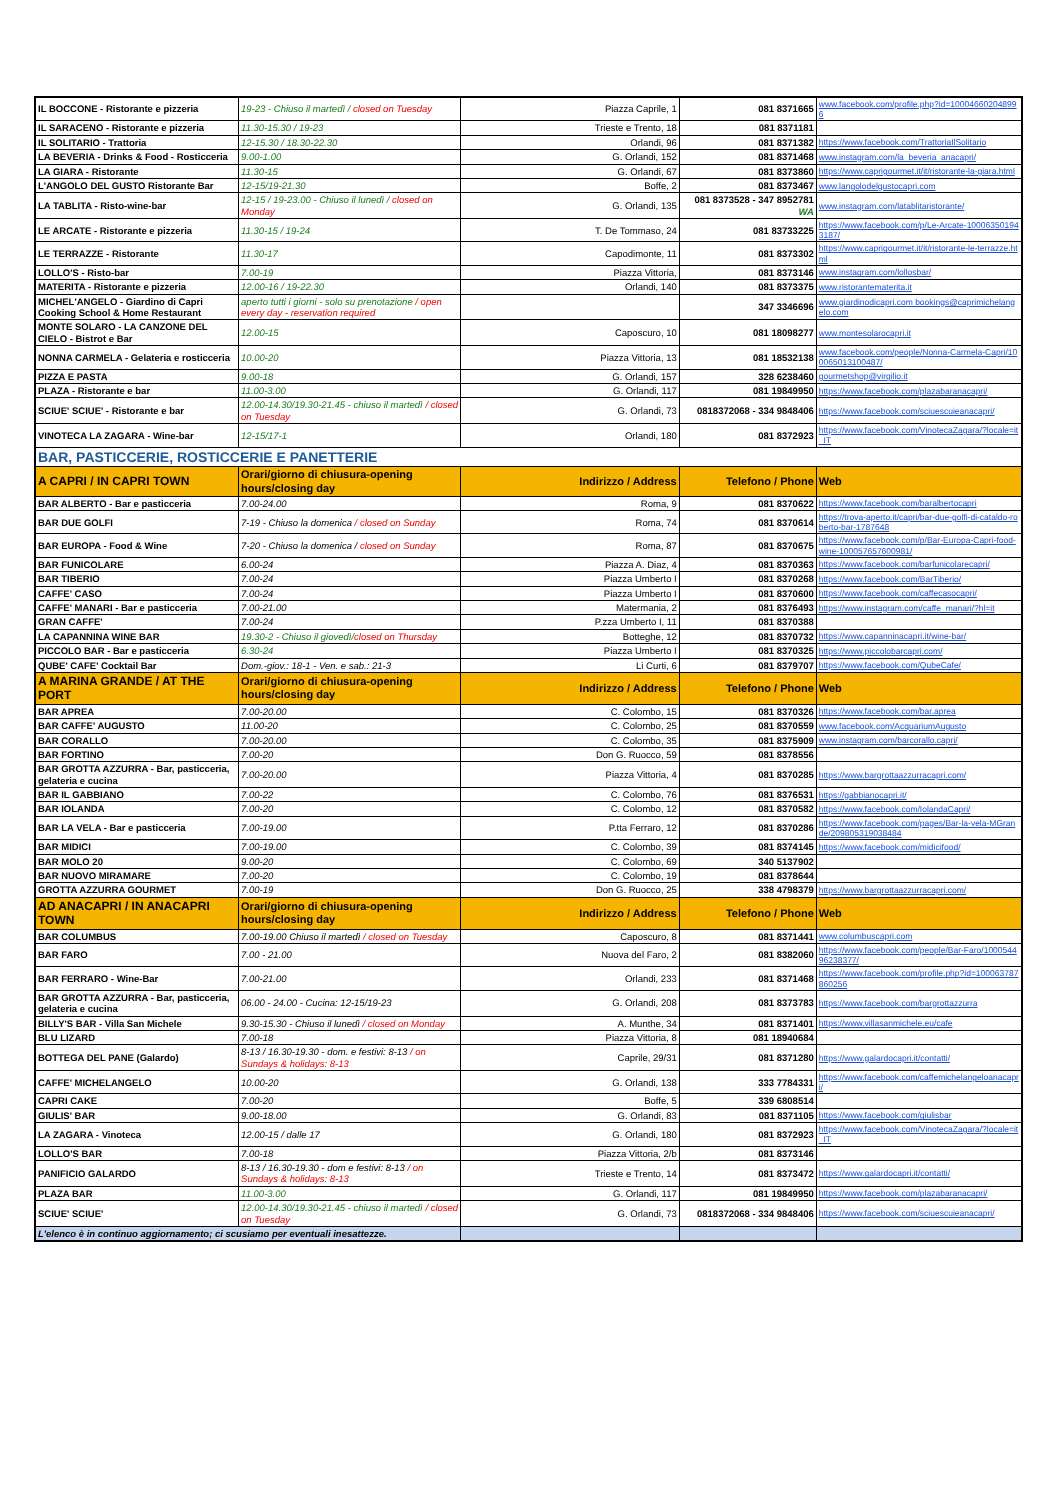| IL BOCCONE - Ristorante e pizzeria | 19-23 - Chiuso il martedì / closed on Tuesday | Piazza Caprile, 1 | 081 8371665 | www.facebook.com/profile.php?id=100046602048996 |
| IL SARACENO - Ristorante e pizzeria | 11.30-15.30 / 19-23 | Trieste e Trento, 18 | 081 8371181 | |
| IL SOLITARIO - Trattoria | 12-15.30 / 18.30-22.30 | Orlandi, 96 | 081 8371382 | https://www.facebook.com/TrattoriaIlSolitario |
| LA BEVERIA - Drinks & Food - Rosticceria | 9.00-1.00 | G. Orlandi, 152 | 081 8371468 | www.instagram.com/la_beveria_anacapri/ |
| LA GIARA - Ristorante | 11.30-15 | G. Orlandi, 67 | 081 8373860 | https://www.caprigourmet.it/it/ristorante-la-giara.html |
| L'ANGOLO DEL GUSTO Ristorante Bar | 12-15/19-21.30 | Boffe, 2 | 081 8373467 | www.langolodelgustocapri.com |
| LA TABLITA - Risto-wine-bar | 12-15 / 19-23.00 - Chiuso il lunedì / closed on Monday | G. Orlandi, 135 | 081 8373528 - 347 8952781 WA | www.instagram.com/latablitaristorante/ |
| LE ARCATE - Ristorante e pizzeria | 11.30-15 / 19-24 | T. De Tommaso, 24 | 081 83733225 | https://www.facebook.com/p/Le-Arcate-100063501943187/ |
| LE TERRAZZE - Ristorante | 11.30-17 | Capodimonte, 11 | 081 8373302 | https://www.caprigourmet.it/it/ristorante-le-terrazze.html |
| LOLLO'S - Risto-bar | 7.00-19 | Piazza Vittoria, | 081 8373146 | www.instagram.com/lollosbar/ |
| MATERITA - Ristorante e pizzeria | 12.00-16 / 19-22.30 | Orlandi, 140 | 081 8373375 | www.ristorantematerita.it |
| MICHEL'ANGELO - Giardino di Capri Cooking School & Home Restaurant | aperto tutti i giorni - solo su prenotazione / open every day - reservation required | | 347 3346696 | www.giardinodicapri.com bookings@caprimichelangelo.com |
| MONTE SOLARO - LA CANZONE DEL CIELO - Bistrot e Bar | 12.00-15 | Caposcuro, 10 | 081 18098277 | www.montesolarocapri.it |
| NONNA CARMELA - Gelateria e rosticceria | 10.00-20 | Piazza Vittoria, 13 | 081 18532138 | www.facebook.com/people/Nonna-Carmela-Capri/100065013100487/ |
| PIZZA E PASTA | 9.00-18 | G. Orlandi, 157 | 328 6238460 | gourmetshop@virgilio.it |
| PLAZA - Ristorante e bar | 11.00-3.00 | G. Orlandi, 117 | 081 19849950 | https://www.facebook.com/plazabaranacapri/ |
| SCIUE' SCIUE' - Ristorante e bar | 12.00-14.30/19.30-21.45 - chiuso il martedì / closed on Tuesday | G. Orlandi, 73 | 0818372068 - 334 9848406 | https://www.facebook.com/sciuescuieanacapri/ |
| VINOTECA LA ZAGARA - Wine-bar | 12-15/17-1 | Orlandi, 180 | 081 8372923 | https://www.facebook.com/VinotecaZagara/?locale=it_IT |
| BAR, PASTICCERIE, ROSTICCERIE E PANETTERIE | | | | |
| A CAPRI / IN CAPRI TOWN | Orari/giorno di chiusura-opening hours/closing day | Indirizzo / Address | Telefono / Phone | Web |
| BAR ALBERTO - Bar e pasticceria | 7.00-24.00 | Roma, 9 | 081 8370622 | https://www.facebook.com/baralbertocapri |
| BAR DUE GOLFI | 7-19 - Chiuso la domenica / closed on Sunday | Roma, 74 | 081 8370614 | https://trova-aperto.it/capri/bar-due-golfi-di-cataldo-roberto-bar-1787648 |
| BAR EUROPA - Food & Wine | 7-20 - Chiuso la domenica / closed on Sunday | Roma, 87 | 081 8370675 | https://www.facebook.com/p/Bar-Europa-Capri-food-wine-100057657600981/ |
| BAR FUNICOLARE | 6.00-24 | Piazza A. Diaz, 4 | 081 8370363 | https://www.facebook.com/barfunicolarecapri/ |
| BAR TIBERIO | 7.00-24 | Piazza Umberto I | 081 8370268 | https://www.facebook.com/BarTiberio/ |
| CAFFE' CASO | 7.00-24 | Piazza Umberto I | 081 8370600 | https://www.facebook.com/caffecasocapri/ |
| CAFFE' MANARI - Bar e pasticceria | 7.00-21.00 | Matermania, 2 | 081 8376493 | https://www.instagram.com/caffe_manari/?hl=it |
| GRAN CAFFE' | 7.00-24 | P.zza Umberto I, 11 | 081 8370388 | |
| LA CAPANNINA WINE BAR | 19.30-2 - Chiuso il giovedì/ closed on Thursday | Botteghe, 12 | 081 8370732 | https://www.capanninacapri.it/wine-bar/ |
| PICCOLO BAR - Bar e pasticceria | 6.30-24 | Piazza Umberto I | 081 8370325 | https://www.piccolobarcapri.com/ |
| QUBE' CAFE' Cocktail Bar | Dom.-giov.: 18-1 - Ven. e sab.: 21-3 | Li Curti, 6 | 081 8379707 | https://www.facebook.com/QubeCafe/ |
| A MARINA GRANDE / AT THE PORT | Orari/giorno di chiusura-opening hours/closing day | Indirizzo / Address | Telefono / Phone | Web |
| BAR APREA | 7.00-20.00 | C. Colombo, 15 | 081 8370326 | https://www.facebook.com/bar.aprea |
| BAR CAFFE' AUGUSTO | 11.00-20 | C. Colombo, 25 | 081 8370559 | www.facebook.com/AcquariumAugusto |
| BAR CORALLO | 7.00-20.00 | C. Colombo, 35 | 081 8375909 | www.instagram.com/barcorallo.capri/ |
| BAR FORTINO | 7.00-20 | Don G. Ruocco, 59 | 081 8378556 | |
| BAR GROTTA AZZURRA - Bar, pasticceria, gelateria e cucina | 7.00-20.00 | Piazza Vittoria, 4 | 081 8370285 | https://www.bargrottaazzurracapri.com/ |
| BAR IL GABBIANO | 7.00-22 | C. Colombo, 76 | 081 8376531 | https://gabbianocapri.it/ |
| BAR IOLANDA | 7.00-20 | C. Colombo, 12 | 081 8370582 | https://www.facebook.com/IolandaCapri/ |
| BAR LA VELA - Bar e pasticceria | 7.00-19.00 | P.tta Ferraro, 12 | 081 8370286 | https://www.facebook.com/pages/Bar-la-vela-MGrande/209805319038484 |
| BAR MIDICI | 7.00-19.00 | C. Colombo, 39 | 081 8374145 | https://www.facebook.com/midicifood/ |
| BAR MOLO 20 | 9.00-20 | C. Colombo, 69 | 340 5137902 | |
| BAR NUOVO MIRAMARE | 7.00-20 | C. Colombo, 19 | 081 8378644 | |
| GROTTA AZZURRA GOURMET | 7.00-19 | Don G. Ruocco, 25 | 338 4798379 | https://www.bargrottaazzurracapri.com/ |
| AD ANACAPRI / IN ANACAPRI TOWN | Orari/giorno di chiusura-opening hours/closing day | Indirizzo / Address | Telefono / Phone | Web |
| BAR COLUMBUS | 7.00-19.00 Chiuso il martedì / closed on Tuesday | Caposcuro, 8 | 081 8371441 | www.columbuscapri.com |
| BAR FARO | 7.00 - 21.00 | Nuova del Faro, 2 | 081 8382060 | https://www.facebook.com/people/Bar-Faro/100054496238377/ |
| BAR FERRARO - Wine-Bar | 7.00-21.00 | Orlandi, 233 | 081 8371468 | https://www.facebook.com/profile.php?id=100063787860256 |
| BAR GROTTA AZZURRA - Bar, pasticceria, gelateria e cucina | 06.00 - 24.00 - Cucina: 12-15/19-23 | G. Orlandi, 208 | 081 8373783 | https://www.facebook.com/bargrottazzurra |
| BILLY'S BAR - Villa San Michele | 9.30-15.30 - Chiuso il lunedì / closed on Monday | A. Munthe, 34 | 081 8371401 | https://www.villasanmichele.eu/cafe |
| BLU LIZARD | 7.00-18 | Piazza Vittoria, 8 | 081 18940684 | |
| BOTTEGA DEL PANE (Galardo) | 8-13 / 16.30-19.30 - dom. e festivi: 8-13 / on Sundays & holidays: 8-13 | Caprile, 29/31 | 081 8371280 | https://www.galardocapri.it/contatti/ |
| CAFFE' MICHELANGELO | 10.00-20 | G. Orlandi, 138 | 333 7784331 | https://www.facebook.com/caffemichelangeloanacapri/ |
| CAPRI CAKE | 7.00-20 | Boffe, 5 | 339 6808514 | |
| GIULIS' BAR | 9.00-18.00 | G. Orlandi, 83 | 081 8371105 | https://www.facebook.com/giulisbar |
| LA ZAGARA - Vinoteca | 12.00-15 / dalle 17 | G. Orlandi, 180 | 081 8372923 | https://www.facebook.com/VinotecaZagara/?locale=it_IT |
| LOLLO'S BAR | 7.00-18 | Piazza Vittoria, 2/b | 081 8373146 | |
| PANIFICIO GALARDO | 8-13 / 16.30-19.30 - dom e festivi: 8-13 / on Sundays & holidays: 8-13 | Trieste e Trento, 14 | 081 8373472 | https://www.galardocapri.it/contatti/ |
| PLAZA BAR | 11.00-3.00 | G. Orlandi, 117 | 081 19849950 | https://www.facebook.com/plazabaranacapri/ |
| SCIUE' SCIUE' | 12.00-14.30/19.30-21.45 - chiuso il martedì / closed on Tuesday | G. Orlandi, 73 | 0818372068 - 334 9848406 | https://www.facebook.com/sciuescuieanacapri/ |
| L'elenco è in continuo aggiornamento; ci scusiamo per eventuali inesattezze. | | | | |